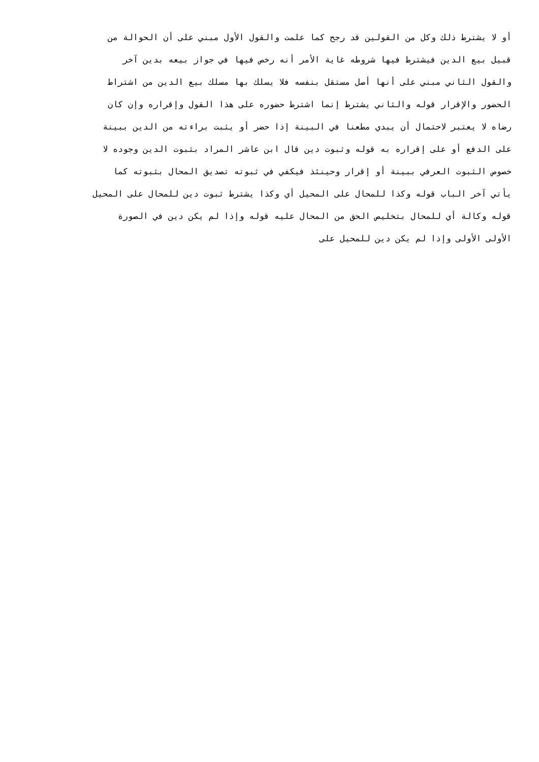أو لا يشترط ذلك وكل من القولين قد رجح كما علمت والقول الأول مبني على أن الحوالة من
قبيل بيع الدين فيشترط فيها شروطه غاية الأمر أنه رخص فيها في جواز بيعه بدين آخر
والقول الثاني مبني على أنها أصل مستقل بنفسه فلا يسلك بها مسلك بيع الدين من اشتراط
الحضور والإقرار قوله والثاني يشترط إنما اشترط حضوره على هذا القول وإقراره وإن كان
رضاه لا يعتبر لاحتمال أن يبدي مطعنا في البينة إذا حضر أو يثبت براءته من الدين ببينة
على الدفع أو على إقراره به قوله وثبوت دين قال ابن عاشر المراد بثبوت الدين وجوده لا
خصوص الثبوت العرفي ببينة أو إقرار وحينئذ فيكفي في ثبوته تصديق المحال بثبوته كما
يأتي آخر الباب قوله وكذا للمحال على المحيل أي وكذا يشترط ثبوت دين للمحال على المحيل
قوله وكالة أي للمحال بتخليص الحق من المحال عليه قوله وإذا لم يكن دين في الصورة
الأولى الأولى وإذا لم يكن دين للمحيل على